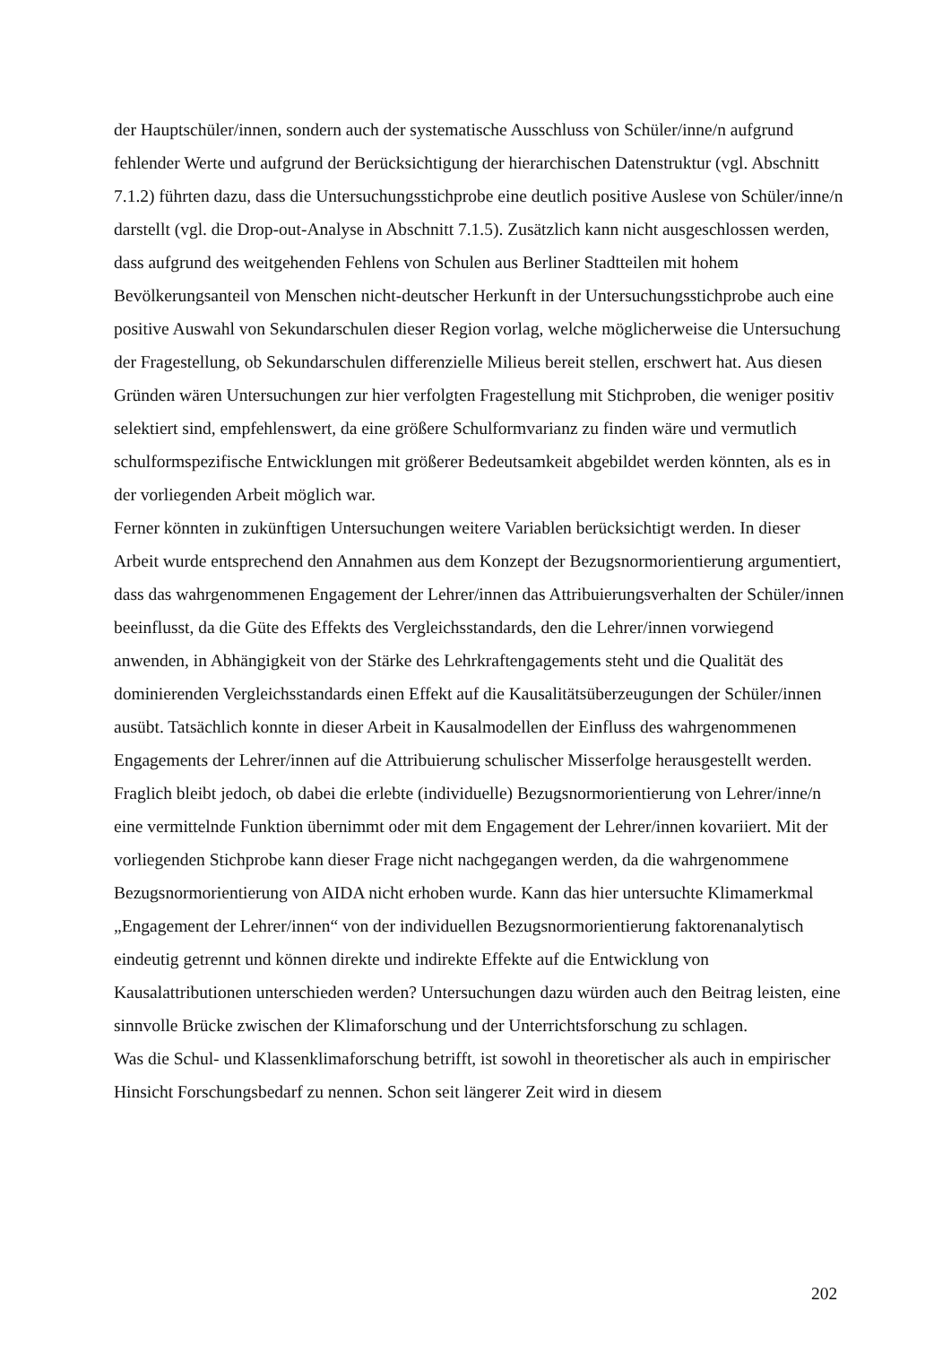der Hauptschüler/innen, sondern auch der systematische Ausschluss von Schüler/inne/n aufgrund fehlender Werte und aufgrund der Berücksichtigung der hierarchischen Datenstruktur (vgl. Abschnitt 7.1.2) führten dazu, dass die Untersuchungsstichprobe eine deutlich positive Auslese von Schüler/inne/n darstellt (vgl. die Drop-out-Analyse in Abschnitt 7.1.5). Zusätzlich kann nicht ausgeschlossen werden, dass aufgrund des weitgehenden Fehlens von Schulen aus Berliner Stadtteilen mit hohem Bevölkerungsanteil von Menschen nicht-deutscher Herkunft in der Untersuchungsstichprobe auch eine positive Auswahl von Sekundarschulen dieser Region vorlag, welche möglicherweise die Untersuchung der Fragestellung, ob Sekundarschulen differenzielle Milieus bereit stellen, erschwert hat. Aus diesen Gründen wären Untersuchungen zur hier verfolgten Fragestellung mit Stichproben, die weniger positiv selektiert sind, empfehlenswert, da eine größere Schulformvarianz zu finden wäre und vermutlich schulformspezifische Entwicklungen mit größerer Bedeutsamkeit abgebildet werden könnten, als es in der vorliegenden Arbeit möglich war.
Ferner könnten in zukünftigen Untersuchungen weitere Variablen berücksichtigt werden. In dieser Arbeit wurde entsprechend den Annahmen aus dem Konzept der Bezugsnormorientierung argumentiert, dass das wahrgenommenen Engagement der Lehrer/innen das Attribuierungsverhalten der Schüler/innen beeinflusst, da die Güte des Effekts des Vergleichsstandards, den die Lehrer/innen vorwiegend anwenden, in Abhängigkeit von der Stärke des Lehrkraftengagements steht und die Qualität des dominierenden Vergleichsstandards einen Effekt auf die Kausalitätsüberzeugungen der Schüler/innen ausübt. Tatsächlich konnte in dieser Arbeit in Kausalmodellen der Einfluss des wahrgenommenen Engagements der Lehrer/innen auf die Attribuierung schulischer Misserfolge herausgestellt werden. Fraglich bleibt jedoch, ob dabei die erlebte (individuelle) Bezugsnormorientierung von Lehrer/inne/n eine vermittelnde Funktion übernimmt oder mit dem Engagement der Lehrer/innen kovariiert. Mit der vorliegenden Stichprobe kann dieser Frage nicht nachgegangen werden, da die wahrgenommene Bezugsnormorientierung von AIDA nicht erhoben wurde. Kann das hier untersuchte Klimamerkmal „Engagement der Lehrer/innen“ von der individuellen Bezugsnormorientierung faktorenanalytisch eindeutig getrennt und können direkte und indirekte Effekte auf die Entwicklung von Kausalattributionen unterschieden werden? Untersuchungen dazu würden auch den Beitrag leisten, eine sinnvolle Brücke zwischen der Klimaforschung und der Unterrichtsforschung zu schlagen.
Was die Schul- und Klassenklimaforschung betrifft, ist sowohl in theoretischer als auch in empirischer Hinsicht Forschungsbedarf zu nennen. Schon seit längerer Zeit wird in diesem
202